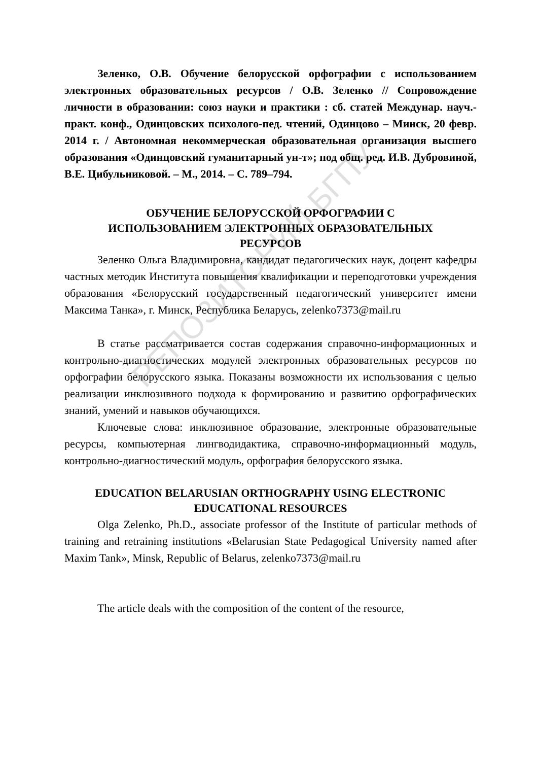РЕПОЗИТОРИЙ БГПУ
Зеленко, О.В. Обучение белорусской орфографии с использованием электронных образовательных ресурсов / О.В. Зеленко // Сопровождение личности в образовании: союз науки и практики : сб. статей Междунар. науч.-практ. конф., Одинцовских психолого-пед. чтений, Одинцово – Минск, 20 февр. 2014 г. / Автономная некоммерческая образовательная организация высшего образования «Одинцовский гуманитарный ун-т»; под общ. ред. И.В. Дубровиной, В.Е. Цибульниковой. – М., 2014. – С. 789–794.
ОБУЧЕНИЕ БЕЛОРУССКОЙ ОРФОГРАФИИ С
ИСПОЛЬЗОВАНИЕМ ЭЛЕКТРОННЫХ ОБРАЗОВАТЕЛЬНЫХ
РЕСУРСОВ
Зеленко Ольга Владимировна, кандидат педагогических наук, доцент кафедры частных методик Института повышения квалификации и переподготовки учреждения образования «Белорусский государственный педагогический университет имени Максима Танка», г. Минск, Республика Беларусь, zelenko7373@mail.ru
В статье рассматривается состав содержания справочно-информационных и контрольно-диагностических модулей электронных образовательных ресурсов по орфографии белорусского языка. Показаны возможности их использования с целью реализации инклюзивного подхода к формированию и развитию орфографических знаний, умений и навыков обучающихся.
Ключевые слова: инклюзивное образование, электронные образовательные ресурсы, компьютерная лингводидактика, справочно-информационный модуль, контрольно-диагностический модуль, орфография белорусского языка.
EDUCATION BELARUSIAN ORTHOGRAPHY USING ELECTRONIC
EDUCATIONAL RESOURCES
Olga Zelenko, Ph.D., associate professor of the Institute of particular methods of training and retraining institutions «Belarusian State Pedagogical University named after Maxim Tank», Minsk, Republic of Belarus, zelenko7373@mail.ru
The article deals with the composition of the content of the resource,